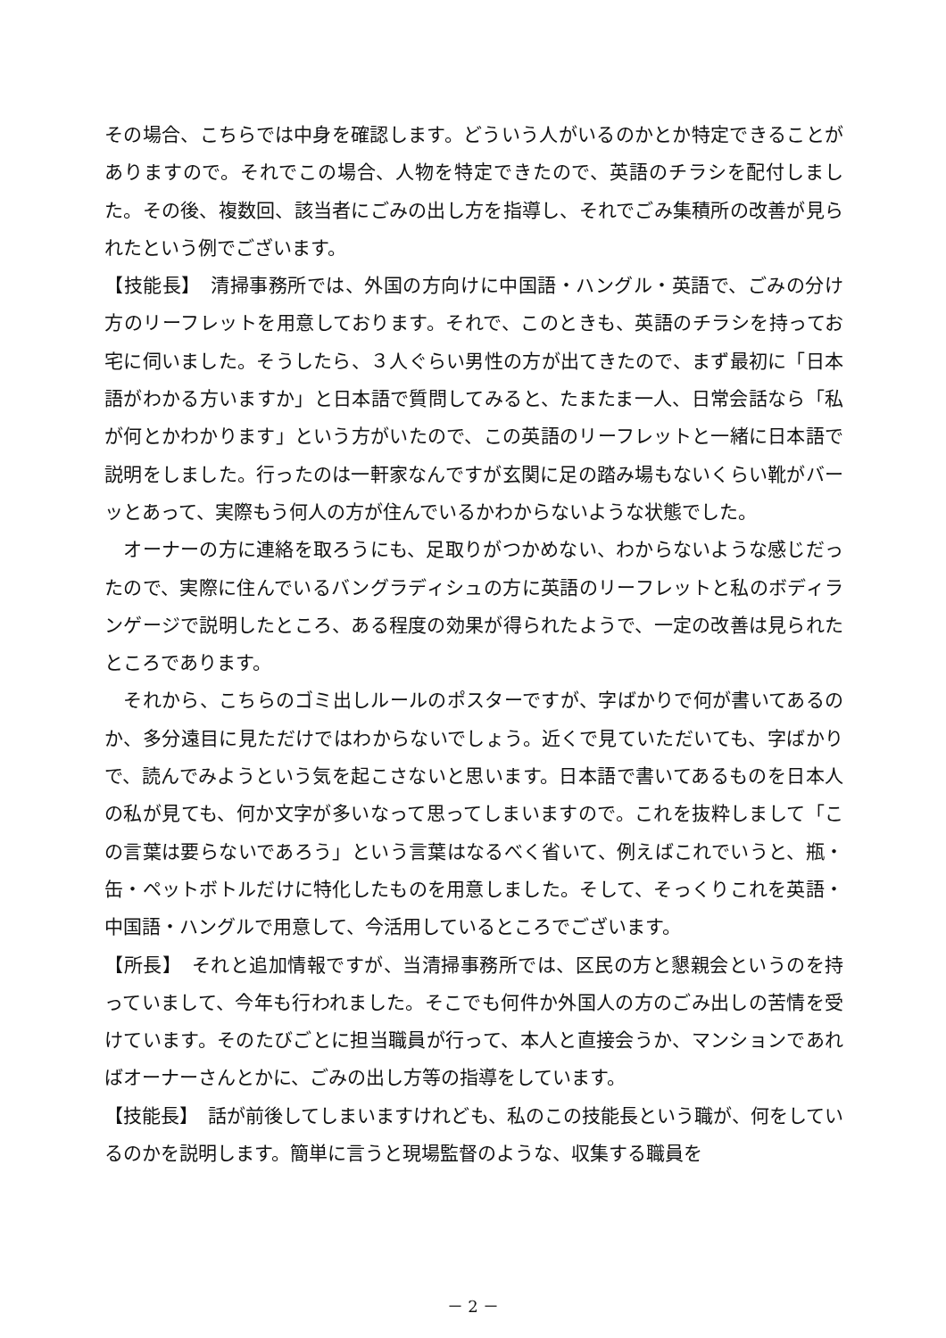その場合、こちらでは中身を確認します。どういう人がいるのかとか特定できることがありますので。それでこの場合、人物を特定できたので、英語のチラシを配付しました。その後、複数回、該当者にごみの出し方を指導し、それでごみ集積所の改善が見られたという例でございます。
【技能長】　清掃事務所では、外国の方向けに中国語・ハングル・英語で、ごみの分け方のリーフレットを用意しております。それで、このときも、英語のチラシを持ってお宅に伺いました。そうしたら、３人ぐらい男性の方が出てきたので、まず最初に「日本語がわかる方いますか」と日本語で質問してみると、たまたま一人、日常会話なら「私が何とかわかります」という方がいたので、この英語のリーフレットと一緒に日本語で説明をしました。行ったのは一軒家なんですが玄関に足の踏み場もないくらい靴がバーッとあって、実際もう何人の方が住んでいるかわからないような状態でした。
　オーナーの方に連絡を取ろうにも、足取りがつかめない、わからないような感じだったので、実際に住んでいるバングラディシュの方に英語のリーフレットと私のボディランゲージで説明したところ、ある程度の効果が得られたようで、一定の改善は見られたところであります。
　それから、こちらのゴミ出しルールのポスターですが、字ばかりで何が書いてあるのか、多分遠目に見ただけではわからないでしょう。近くで見ていただいても、字ばかりで、読んでみようという気を起こさないと思います。日本語で書いてあるものを日本人の私が見ても、何か文字が多いなって思ってしまいますので。これを抜粋しまして「この言葉は要らないであろう」という言葉はなるべく省いて、例えばこれでいうと、瓶・缶・ペットボトルだけに特化したものを用意しました。そして、そっくりこれを英語・中国語・ハングルで用意して、今活用しているところでございます。
【所長】　それと追加情報ですが、当清掃事務所では、区民の方と懇親会というのを持っていまして、今年も行われました。そこでも何件か外国人の方のごみ出しの苦情を受けています。そのたびごとに担当職員が行って、本人と直接会うか、マンションであればオーナーさんとかに、ごみの出し方等の指導をしています。
【技能長】　話が前後してしまいますけれども、私のこの技能長という職が、何をしているのかを説明します。簡単に言うと現場監督のような、収集する職員を
－ 2 －